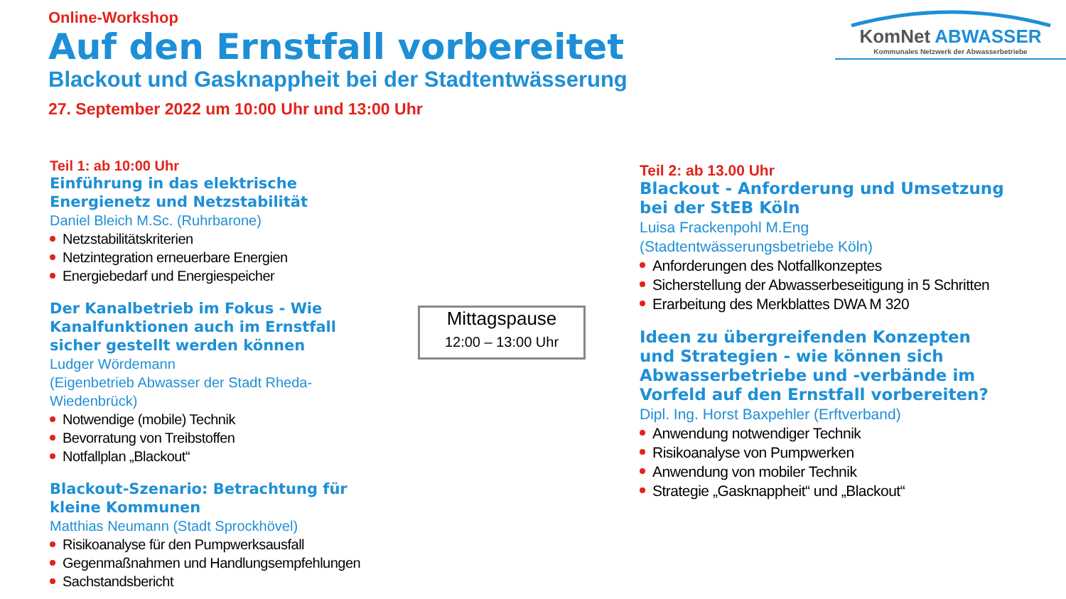Online-Workshop
Auf den Ernstfall vorbereitet
Blackout und Gasknappheit bei der Stadtentwässerung
27. September 2022 um 10:00 Uhr und 13:00 Uhr
KomNet ABWASSER
Kommunales Netzwerk der Abwasserbetriebe
Teil 1: ab 10:00 Uhr
Einführung in das elektrische Energienetz und Netzstabilität
Daniel Bleich M.Sc. (Ruhrbarone)
Netzstabilitätskriterien
Netzintegration erneuerbare Energien
Energiebedarf und Energiespeicher
Der Kanalbetrieb im Fokus - Wie Kanalfunktionen auch im Ernstfall sicher gestellt werden können
Ludger Wördemann
(Eigenbetrieb Abwasser der Stadt Rheda-Wiedenbrück)
Notwendige (mobile) Technik
Bevorratung von Treibstoffen
Notfallplan „Blackout“
Blackout-Szenario: Betrachtung für kleine Kommunen
Matthias Neumann (Stadt Sprockhövel)
Risikoanalyse für den Pumpwerksausfall
Gegenmaßnahmen und Handlungsempfehlungen
Sachstandsbericht
Mittagspause
12:00 – 13:00 Uhr
Teil 2: ab 13.00 Uhr
Blackout - Anforderung und Umsetzung bei der StEB Köln
Luisa Frackenpohl M.Eng
(Stadtentwässerungsbetriebe Köln)
Anforderungen des Notfallkonzeptes
Sicherstellung der Abwasserbeseitigung in 5 Schritten
Erarbeitung des Merkblattes DWA M 320
Ideen zu übergreifenden Konzepten und Strategien - wie können sich Abwasserbetriebe und -verbände im Vorfeld auf den Ernstfall vorbereiten?
Dipl. Ing. Horst Baxpehler (Erftverband)
Anwendung notwendiger Technik
Risikoanalyse von Pumpwerken
Anwendung von mobiler Technik
Strategie „Gasknappheit“ und „Blackout“